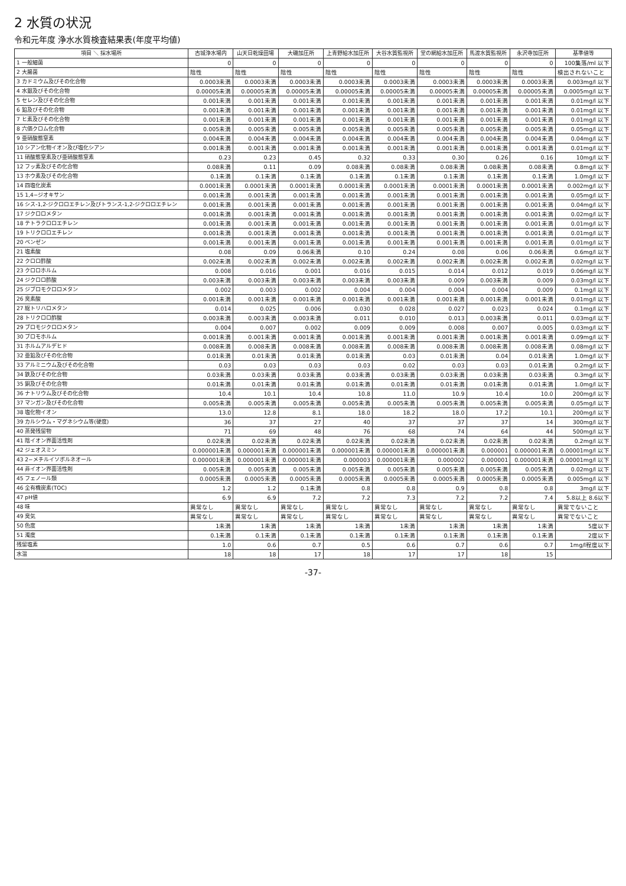2 水質の状況
令和元年度 浄水水質検査結果表(年度平均値)
| 項目 ＼ 採水場所 | 古城浄水場内 | 山天日乾燥田場 | 大磯加圧所 | 上青野給水加圧所 | 大谷水質監視所 | 堂の網給水加圧所 | 馬渡水質監視所 | 永沢寺加圧所 | 基準値等 |
| --- | --- | --- | --- | --- | --- | --- | --- | --- | --- |
| 1 一般細菌 | 0 | 0 | 0 | 0 | 0 | 0 | 0 | 0 | 100集落/ml 以下 |
| 2 大腸菌 | 陰性 | 陰性 | 陰性 | 陰性 | 陰性 | 陰性 | 陰性 | 陰性 | 検出されないこと |
| 3 カドミウム及びその化合物 | 0.0003未満 | 0.0003未満 | 0.0003未満 | 0.0003未満 | 0.0003未満 | 0.0003未満 | 0.0003未満 | 0.0003未満 | 0.003mg/l 以下 |
| 4 水銀及びその化合物 | 0.00005未満 | 0.00005未満 | 0.00005未満 | 0.00005未満 | 0.00005未満 | 0.00005未満 | 0.00005未満 | 0.00005未満 | 0.0005mg/l 以下 |
| 5 セレン及びその化合物 | 0.001未満 | 0.001未満 | 0.001未満 | 0.001未満 | 0.001未満 | 0.001未満 | 0.001未満 | 0.001未満 | 0.01mg/l 以下 |
| 6 鉛及びその化合物 | 0.001未満 | 0.001未満 | 0.001未満 | 0.001未満 | 0.001未満 | 0.001未満 | 0.001未満 | 0.001未満 | 0.01mg/l 以下 |
| 7 ヒ素及びその化合物 | 0.001未満 | 0.001未満 | 0.001未満 | 0.001未満 | 0.001未満 | 0.001未満 | 0.001未満 | 0.001未満 | 0.01mg/l 以下 |
| 8 六価クロム化合物 | 0.005未満 | 0.005未満 | 0.005未満 | 0.005未満 | 0.005未満 | 0.005未満 | 0.005未満 | 0.005未満 | 0.05mg/l 以下 |
| 9 亜硝酸態窒素 | 0.004未満 | 0.004未満 | 0.004未満 | 0.004未満 | 0.004未満 | 0.004未満 | 0.004未満 | 0.004未満 | 0.04mg/l 以下 |
| 10 シアン化物イオン及び塩化シアン | 0.001未満 | 0.001未満 | 0.001未満 | 0.001未満 | 0.001未満 | 0.001未満 | 0.001未満 | 0.001未満 | 0.01mg/l 以下 |
| 11 硝酸態窒素及び亜硝酸態窒素 | 0.23 | 0.23 | 0.45 | 0.32 | 0.33 | 0.30 | 0.26 | 0.16 | 10mg/l 以下 |
| 12 フッ素及びその化合物 | 0.08未満 | 0.11 | 0.09 | 0.08未満 | 0.08未満 | 0.08未満 | 0.08未満 | 0.08未満 | 0.8mg/l 以下 |
| 13 ホウ素及びその化合物 | 0.1未満 | 0.1未満 | 0.1未満 | 0.1未満 | 0.1未満 | 0.1未満 | 0.1未満 | 0.1未満 | 1.0mg/l 以下 |
| 14 四塩化炭素 | 0.0001未満 | 0.0001未満 | 0.0001未満 | 0.0001未満 | 0.0001未満 | 0.0001未満 | 0.0001未満 | 0.0001未満 | 0.002mg/l 以下 |
| 15 1,4−ジオキサン | 0.001未満 | 0.001未満 | 0.001未満 | 0.001未満 | 0.001未満 | 0.001未満 | 0.001未満 | 0.001未満 | 0.05mg/l 以下 |
| 16 シス-1,2-ジクロロエチレン及びトランス-1,2-ジクロロエチレン | 0.001未満 | 0.001未満 | 0.001未満 | 0.001未満 | 0.001未満 | 0.001未満 | 0.001未満 | 0.001未満 | 0.04mg/l 以下 |
| 17 ジクロロメタン | 0.001未満 | 0.001未満 | 0.001未満 | 0.001未満 | 0.001未満 | 0.001未満 | 0.001未満 | 0.001未満 | 0.02mg/l 以下 |
| 18 テトラクロロエチレン | 0.001未満 | 0.001未満 | 0.001未満 | 0.001未満 | 0.001未満 | 0.001未満 | 0.001未満 | 0.001未満 | 0.01mg/l 以下 |
| 19 トリクロロエチレン | 0.001未満 | 0.001未満 | 0.001未満 | 0.001未満 | 0.001未満 | 0.001未満 | 0.001未満 | 0.001未満 | 0.01mg/l 以下 |
| 20 ベンゼン | 0.001未満 | 0.001未満 | 0.001未満 | 0.001未満 | 0.001未満 | 0.001未満 | 0.001未満 | 0.001未満 | 0.01mg/l 以下 |
| 21 塩素酸 | 0.08 | 0.09 | 0.06未満 | 0.10 | 0.24 | 0.08 | 0.06 | 0.06未満 | 0.6mg/l 以下 |
| 22 クロロ酢酸 | 0.002未満 | 0.002未満 | 0.002未満 | 0.002未満 | 0.002未満 | 0.002未満 | 0.002未満 | 0.002未満 | 0.02mg/l 以下 |
| 23 クロロホルム | 0.008 | 0.016 | 0.001 | 0.016 | 0.015 | 0.014 | 0.012 | 0.019 | 0.06mg/l 以下 |
| 24 ジクロロ酢酸 | 0.003未満 | 0.003未満 | 0.003未満 | 0.003未満 | 0.003未満 | 0.009 | 0.003未満 | 0.009 | 0.03mg/l 以下 |
| 25 ジブロモクロロメタン | 0.002 | 0.003 | 0.002 | 0.004 | 0.004 | 0.004 | 0.004 | 0.009 | 0.1mg/l 以下 |
| 26 臭素酸 | 0.001未満 | 0.001未満 | 0.001未満 | 0.001未満 | 0.001未満 | 0.001未満 | 0.001未満 | 0.001未満 | 0.01mg/l 以下 |
| 27 総トリハロメタン | 0.014 | 0.025 | 0.006 | 0.030 | 0.028 | 0.027 | 0.023 | 0.024 | 0.1mg/l 以下 |
| 28 トリクロロ酢酸 | 0.003未満 | 0.003未満 | 0.003未満 | 0.011 | 0.010 | 0.013 | 0.003未満 | 0.011 | 0.03mg/l 以下 |
| 29 ブロモジクロロメタン | 0.004 | 0.007 | 0.002 | 0.009 | 0.009 | 0.008 | 0.007 | 0.005 | 0.03mg/l 以下 |
| 30 ブロモホルム | 0.001未満 | 0.001未満 | 0.001未満 | 0.001未満 | 0.001未満 | 0.001未満 | 0.001未満 | 0.001未満 | 0.09mg/l 以下 |
| 31 ホルムアルデヒド | 0.008未満 | 0.008未満 | 0.008未満 | 0.008未満 | 0.008未満 | 0.008未満 | 0.008未満 | 0.008未満 | 0.08mg/l 以下 |
| 32 亜鉛及びその化合物 | 0.01未満 | 0.01未満 | 0.01未満 | 0.01未満 | 0.03 | 0.01未満 | 0.04 | 0.01未満 | 1.0mg/l 以下 |
| 33 アルミニウム及びその化合物 | 0.03 | 0.03 | 0.03 | 0.03 | 0.02 | 0.03 | 0.03 | 0.01未満 | 0.2mg/l 以下 |
| 34 鉄及びその化合物 | 0.03未満 | 0.03未満 | 0.03未満 | 0.03未満 | 0.03未満 | 0.03未満 | 0.03未満 | 0.03未満 | 0.3mg/l 以下 |
| 35 銅及びその化合物 | 0.01未満 | 0.01未満 | 0.01未満 | 0.01未満 | 0.01未満 | 0.01未満 | 0.01未満 | 0.01未満 | 1.0mg/l 以下 |
| 36 ナトリウム及びその化合物 | 10.4 | 10.1 | 10.4 | 10.8 | 11.0 | 10.9 | 10.4 | 10.0 | 200mg/l 以下 |
| 37 マンガン及びその化合物 | 0.005未満 | 0.005未満 | 0.005未満 | 0.005未満 | 0.005未満 | 0.005未満 | 0.005未満 | 0.005未満 | 0.05mg/l 以下 |
| 38 塩化物イオン | 13.0 | 12.8 | 8.1 | 18.0 | 18.2 | 18.0 | 17.2 | 10.1 | 200mg/l 以下 |
| 39 カルシウム・マグネシウム等(硬度) | 36 | 37 | 27 | 40 | 37 | 37 | 37 | 14 | 300mg/l 以下 |
| 40 蒸発残留物 | 71 | 69 | 48 | 76 | 68 | 74 | 64 | 44 | 500mg/l 以下 |
| 41 陰イオン界面活性剤 | 0.02未満 | 0.02未満 | 0.02未満 | 0.02未満 | 0.02未満 | 0.02未満 | 0.02未満 | 0.02未満 | 0.2mg/l 以下 |
| 42 ジェオスミン | 0.000001未満 | 0.000001未満 | 0.000001未満 | 0.000001未満 | 0.000001未満 | 0.000001未満 | 0.000001 | 0.000001未満 | 0.00001mg/l 以下 |
| 43 2−メチルイソボルネオール | 0.000001未満 | 0.000001未満 | 0.000001未満 | 0.000003 | 0.000001未満 | 0.000002 | 0.000001 | 0.000001未満 | 0.00001mg/l 以下 |
| 44 非イオン界面活性剤 | 0.005未満 | 0.005未満 | 0.005未満 | 0.005未満 | 0.005未満 | 0.005未満 | 0.005未満 | 0.005未満 | 0.02mg/l 以下 |
| 45 フェノール類 | 0.0005未満 | 0.0005未満 | 0.0005未満 | 0.0005未満 | 0.0005未満 | 0.0005未満 | 0.0005未満 | 0.0005未満 | 0.005mg/l 以下 |
| 46 全有機炭素(TOC) | 1.2 | 1.2 | 0.1未満 | 0.8 | 0.8 | 0.9 | 0.8 | 0.8 | 3mg/l 以下 |
| 47 pH値 | 6.9 | 6.9 | 7.2 | 7.2 | 7.3 | 7.2 | 7.2 | 7.4 | 5.8以上 8.6以下 |
| 48 味 | 異常なし | 異常なし | 異常なし | 異常なし | 異常なし | 異常なし | 異常なし | 異常なし | 異常でないこと |
| 49 臭気 | 異常なし | 異常なし | 異常なし | 異常なし | 異常なし | 異常なし | 異常なし | 異常なし | 異常でないこと |
| 50 色度 | 1未満 | 1未満 | 1未満 | 1未満 | 1未満 | 1未満 | 1未満 | 1未満 | 5度以下 |
| 51 濁度 | 0.1未満 | 0.1未満 | 0.1未満 | 0.1未満 | 0.1未満 | 0.1未満 | 0.1未満 | 0.1未満 | 2度以下 |
| 残留塩素 | 1.0 | 0.6 | 0.7 | 0.5 | 0.6 | 0.7 | 0.6 | 0.7 | 1mg/l程度以下 |
| 水温 | 18 | 18 | 17 | 18 | 17 | 17 | 18 | 15 | |
-37-